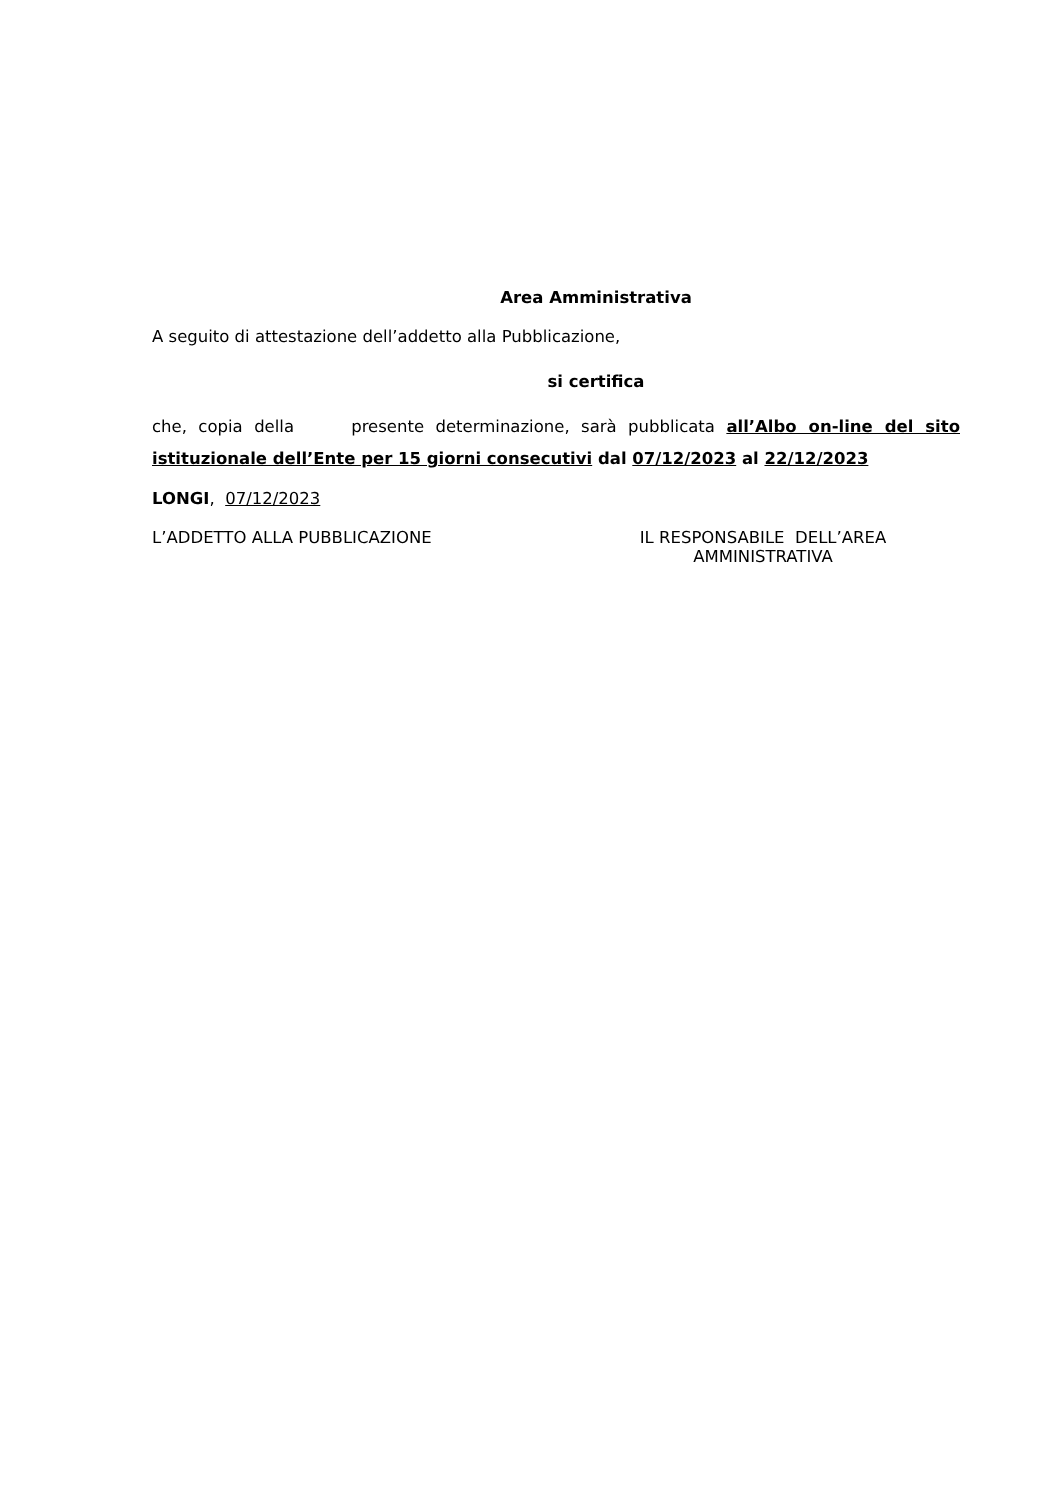Area Amministrativa
A seguito di attestazione dell’addetto alla Pubblicazione,
si certifica
che, copia della presente determinazione, sarà pubblicata all’Albo on-line del sito istituzionale dell’Ente per 15 giorni consecutivi dal 07/12/2023 al 22/12/2023
LONGI, 07/12/2023
L’ADDETTO ALLA PUBBLICAZIONE IL RESPONSABILE DELL’AREA
AMMINISTRATIVA